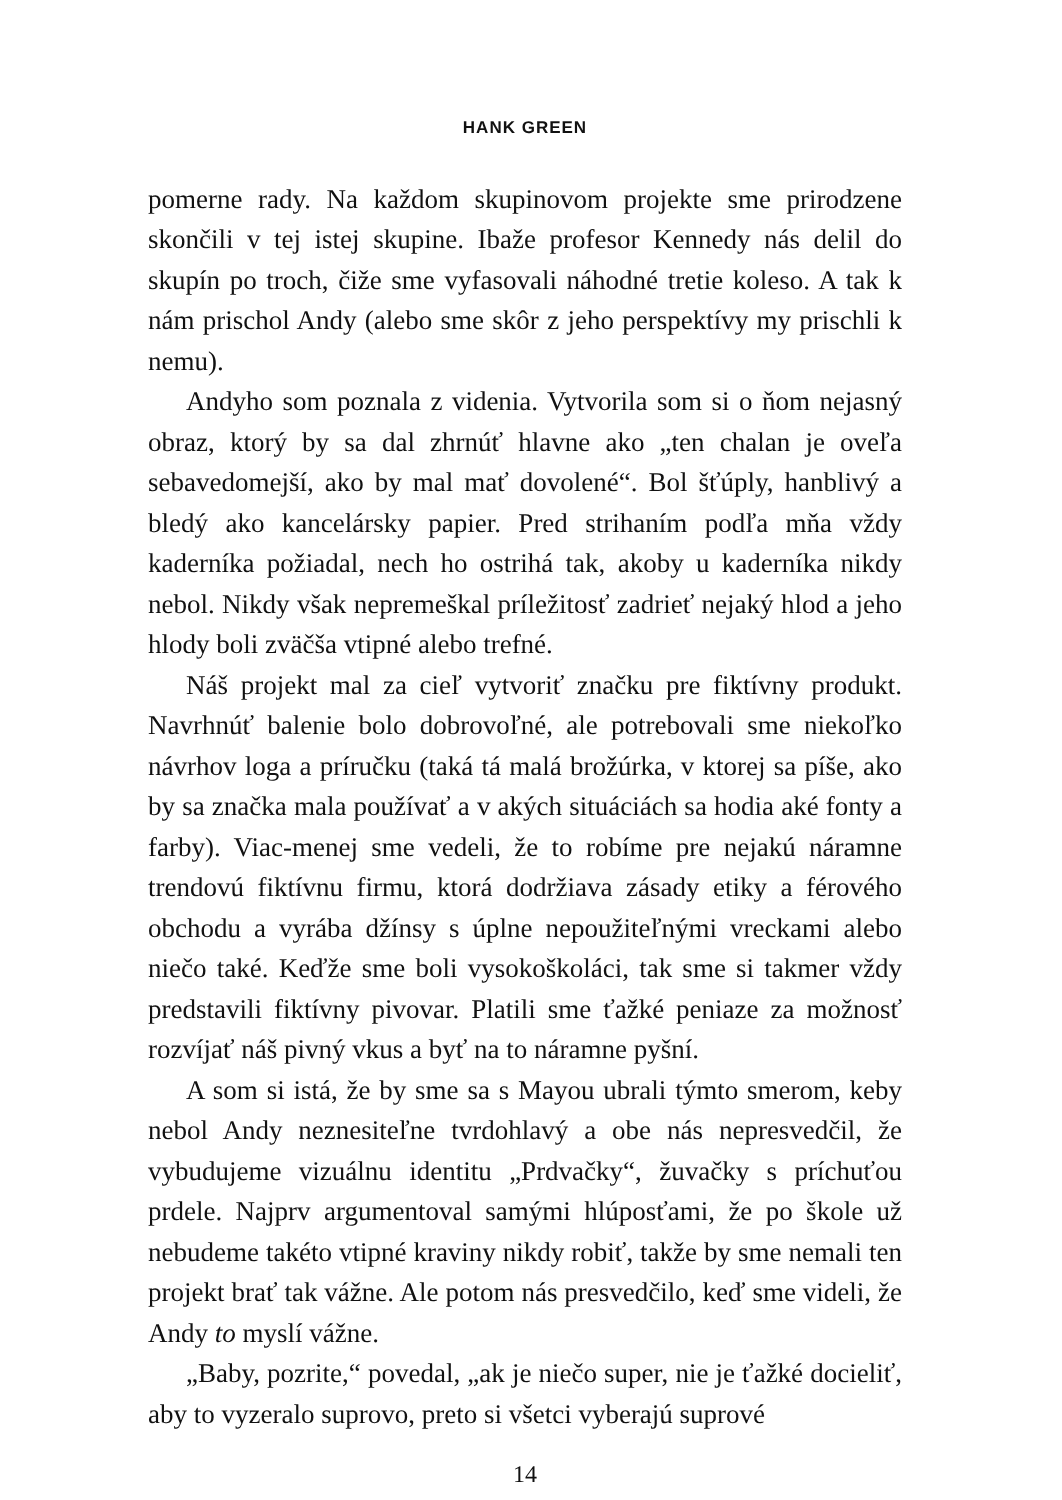HANK GREEN
pomerne rady. Na každom skupinovom projekte sme prirodzene skončili v tej istej skupine. Ibaže profesor Kennedy nás delil do skupín po troch, čiže sme vyfasovali náhodné tretie koleso. A tak k nám prischol Andy (alebo sme skôr z jeho perspektívy my prischli k nemu).
Andyho som poznala z videnia. Vytvorila som si o ňom nejasný obraz, ktorý by sa dal zhrnúť hlavne ako „ten chalan je oveľa sebavedomejší, ako by mal mať dovolené“. Bol šťúply, hanblivý a bledý ako kancelársky papier. Pred strihaním podľa mňa vždy kaderníka požiadal, nech ho ostrihá tak, akoby u kaderníka nikdy nebol. Nikdy však nepremeškal príležitosť zadrieť nejaký hlod a jeho hlody boli zväčša vtipné alebo trefné.
Náš projekt mal za cieľ vytvoriť značku pre fiktívny produkt. Navrhnúť balenie bolo dobrovoľné, ale potrebovali sme niekoľko návrhov loga a príručku (taká tá malá brožúrka, v ktorej sa píše, ako by sa značka mala používať a v akých situáciách sa hodia aké fonty a farby). Viac-menej sme vedeli, že to robíme pre nejakú náramne trendovú fiktívnu firmu, ktorá dodržiava zásady etiky a férového obchodu a vyrába džínsy s úplne nepoužiteľnými vreckami alebo niečo také. Keďže sme boli vysokoškoláci, tak sme si takmer vždy predstavili fiktívny pivovar. Platili sme ťažké peniaze za možnosť rozvíjať náš pivný vkus a byť na to náramne pyšní.
A som si istá, že by sme sa s Mayou ubrali týmto smerom, keby nebol Andy neznesiteľne tvrdohlavý a obe nás nepresvedčil, že vybudujeme vizuálnu identitu „Prdvačky“, žuvačky s príchuťou prdele. Najprv argumentoval samými hlúposťami, že po škole už nebudeme takéto vtipné kraviny nikdy robiť, takže by sme nemali ten projekt brať tak vážne. Ale potom nás presvedčilo, keď sme videli, že Andy to myslí vážne.
„Baby, pozrite,“ povedal, „ak je niečo super, nie je ťažké docieliť, aby to vyzeralo suprovo, preto si všetci vyberajú suprové
14